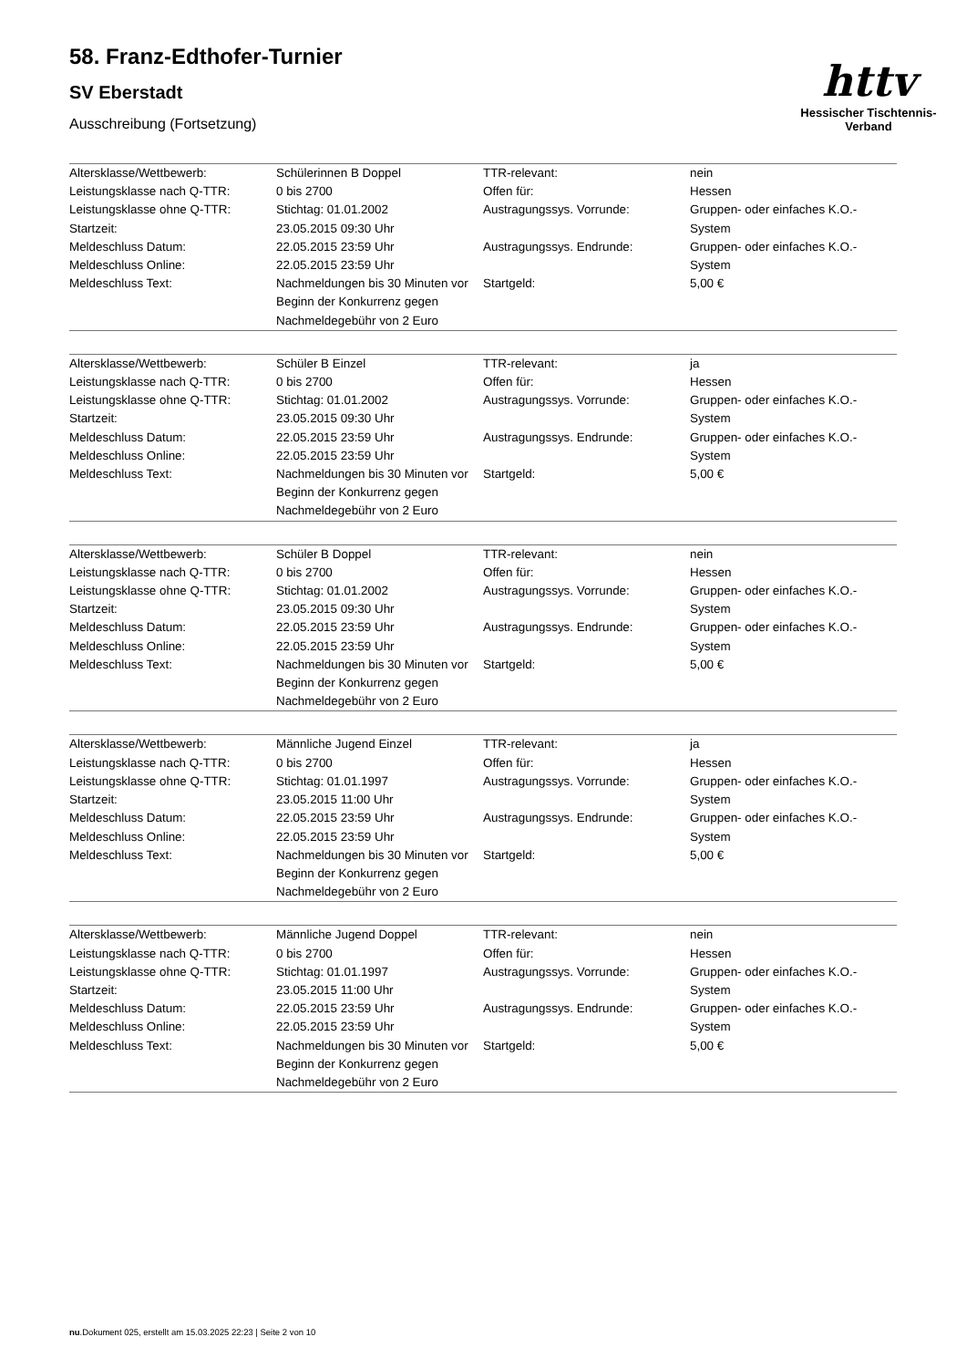58. Franz-Edthofer-Turnier
SV Eberstadt
Ausschreibung (Fortsetzung)
httv
Hessischer Tischtennis-Verband
| Altersklasse/Wettbewerb: | Schülerinnen B Doppel | TTR-relevant: | nein |
| Leistungsklasse nach Q-TTR: | 0 bis 2700 | Offen für: | Hessen |
| Leistungsklasse ohne Q-TTR: Startzeit: | Stichtag: 01.01.2002 23.05.2015 09:30 Uhr | Austragungssys. Vorrunde: | Gruppen- oder einfaches K.O.-System |
| Meldeschluss Datum: Meldeschluss Online: | 22.05.2015 23:59 Uhr 22.05.2015 23:59 Uhr | Austragungssys. Endrunde: | Gruppen- oder einfaches K.O.-System |
| Meldeschluss Text: | Nachmeldungen bis 30 Minuten vor Beginn der Konkurrenz gegen Nachmeldegebühr von 2 Euro | Startgeld: | 5,00 € |
| Altersklasse/Wettbewerb: | Schüler B Einzel | TTR-relevant: | ja |
| Leistungsklasse nach Q-TTR: | 0 bis 2700 | Offen für: | Hessen |
| Leistungsklasse ohne Q-TTR: Startzeit: | Stichtag: 01.01.2002 23.05.2015 09:30 Uhr | Austragungssys. Vorrunde: | Gruppen- oder einfaches K.O.-System |
| Meldeschluss Datum: Meldeschluss Online: | 22.05.2015 23:59 Uhr 22.05.2015 23:59 Uhr | Austragungssys. Endrunde: | Gruppen- oder einfaches K.O.-System |
| Meldeschluss Text: | Nachmeldungen bis 30 Minuten vor Beginn der Konkurrenz gegen Nachmeldegebühr von 2 Euro | Startgeld: | 5,00 € |
| Altersklasse/Wettbewerb: | Schüler B Doppel | TTR-relevant: | nein |
| Leistungsklasse nach Q-TTR: | 0 bis 2700 | Offen für: | Hessen |
| Leistungsklasse ohne Q-TTR: Startzeit: | Stichtag: 01.01.2002 23.05.2015 09:30 Uhr | Austragungssys. Vorrunde: | Gruppen- oder einfaches K.O.-System |
| Meldeschluss Datum: Meldeschluss Online: | 22.05.2015 23:59 Uhr 22.05.2015 23:59 Uhr | Austragungssys. Endrunde: | Gruppen- oder einfaches K.O.-System |
| Meldeschluss Text: | Nachmeldungen bis 30 Minuten vor Beginn der Konkurrenz gegen Nachmeldegebühr von 2 Euro | Startgeld: | 5,00 € |
| Altersklasse/Wettbewerb: | Männliche Jugend Einzel | TTR-relevant: | ja |
| Leistungsklasse nach Q-TTR: | 0 bis 2700 | Offen für: | Hessen |
| Leistungsklasse ohne Q-TTR: Startzeit: | Stichtag: 01.01.1997 23.05.2015 11:00 Uhr | Austragungssys. Vorrunde: | Gruppen- oder einfaches K.O.-System |
| Meldeschluss Datum: Meldeschluss Online: | 22.05.2015 23:59 Uhr 22.05.2015 23:59 Uhr | Austragungssys. Endrunde: | Gruppen- oder einfaches K.O.-System |
| Meldeschluss Text: | Nachmeldungen bis 30 Minuten vor Beginn der Konkurrenz gegen Nachmeldegebühr von 2 Euro | Startgeld: | 5,00 € |
| Altersklasse/Wettbewerb: | Männliche Jugend Doppel | TTR-relevant: | nein |
| Leistungsklasse nach Q-TTR: | 0 bis 2700 | Offen für: | Hessen |
| Leistungsklasse ohne Q-TTR: Startzeit: | Stichtag: 01.01.1997 23.05.2015 11:00 Uhr | Austragungssys. Vorrunde: | Gruppen- oder einfaches K.O.-System |
| Meldeschluss Datum: Meldeschluss Online: | 22.05.2015 23:59 Uhr 22.05.2015 23:59 Uhr | Austragungssys. Endrunde: | Gruppen- oder einfaches K.O.-System |
| Meldeschluss Text: | Nachmeldungen bis 30 Minuten vor Beginn der Konkurrenz gegen Nachmeldegebühr von 2 Euro | Startgeld: | 5,00 € |
nu.Dokument 025, erstellt am 15.03.2025 22:23 | Seite 2 von 10